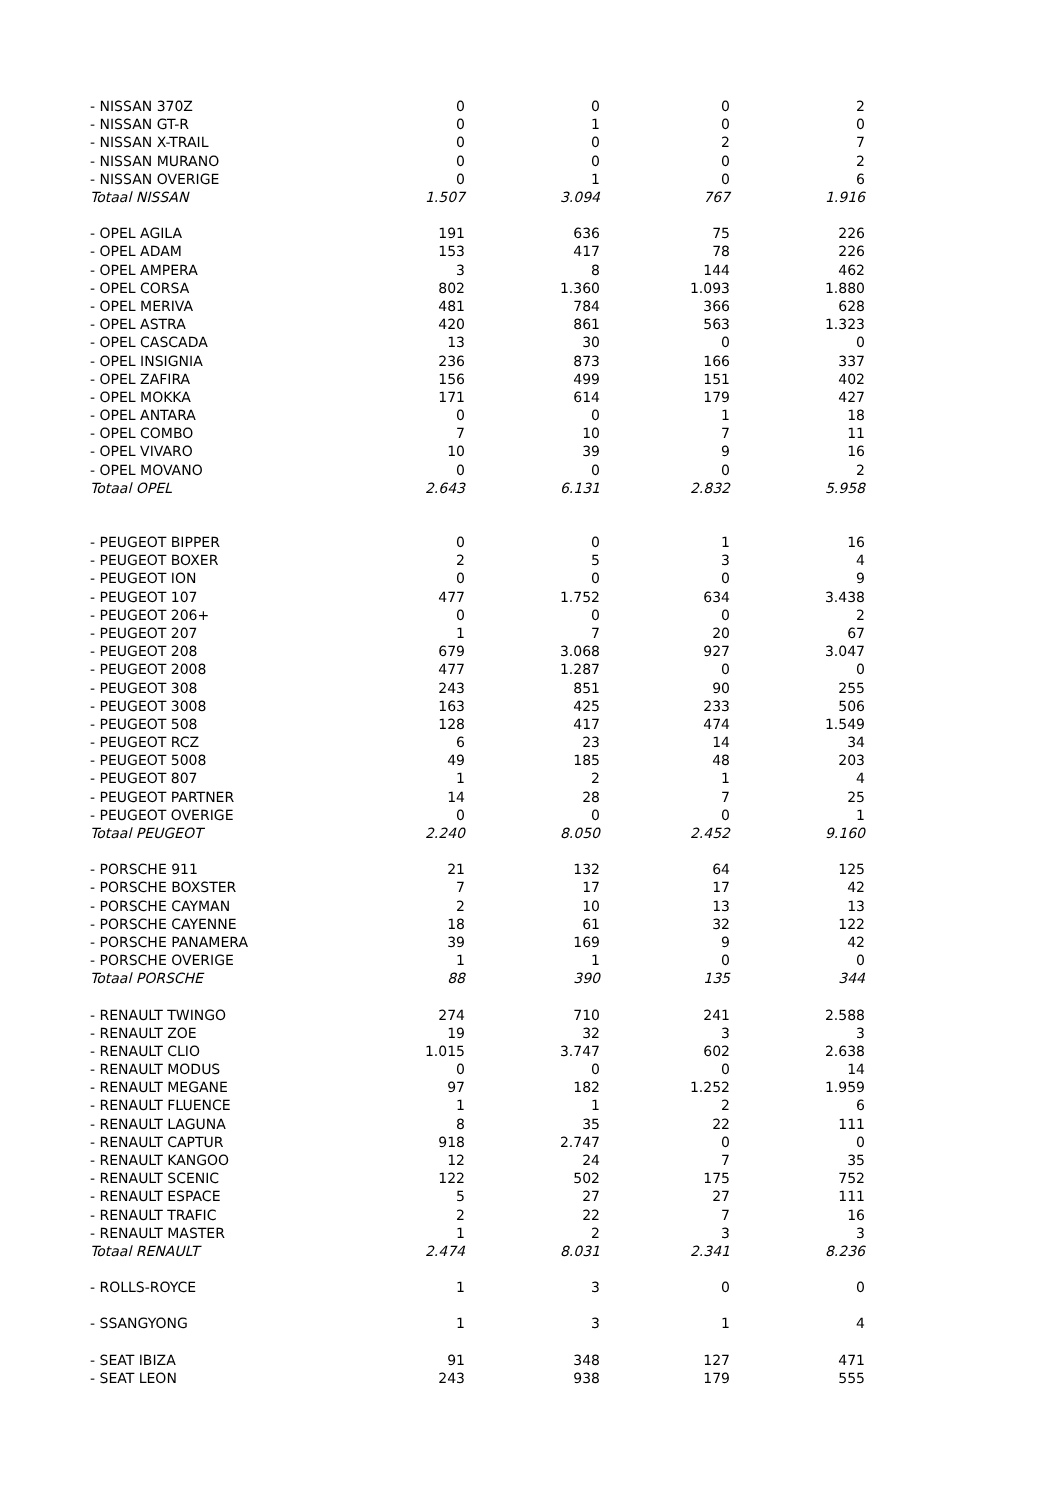| - NISSAN 370Z | 0 | 0 | 0 | 2 |
| - NISSAN GT-R | 0 | 1 | 0 | 0 |
| - NISSAN X-TRAIL | 0 | 0 | 2 | 7 |
| - NISSAN MURANO | 0 | 0 | 0 | 2 |
| - NISSAN OVERIGE | 0 | 1 | 0 | 6 |
| Totaal NISSAN | 1.507 | 3.094 | 767 | 1.916 |
| - OPEL AGILA | 191 | 636 | 75 | 226 |
| - OPEL ADAM | 153 | 417 | 78 | 226 |
| - OPEL AMPERA | 3 | 8 | 144 | 462 |
| - OPEL CORSA | 802 | 1.360 | 1.093 | 1.880 |
| - OPEL MERIVA | 481 | 784 | 366 | 628 |
| - OPEL ASTRA | 420 | 861 | 563 | 1.323 |
| - OPEL CASCADA | 13 | 30 | 0 | 0 |
| - OPEL INSIGNIA | 236 | 873 | 166 | 337 |
| - OPEL ZAFIRA | 156 | 499 | 151 | 402 |
| - OPEL MOKKA | 171 | 614 | 179 | 427 |
| - OPEL ANTARA | 0 | 0 | 1 | 18 |
| - OPEL COMBO | 7 | 10 | 7 | 11 |
| - OPEL VIVARO | 10 | 39 | 9 | 16 |
| - OPEL MOVANO | 0 | 0 | 0 | 2 |
| Totaal OPEL | 2.643 | 6.131 | 2.832 | 5.958 |
| - PEUGEOT BIPPER | 0 | 0 | 1 | 16 |
| - PEUGEOT BOXER | 2 | 5 | 3 | 4 |
| - PEUGEOT ION | 0 | 0 | 0 | 9 |
| - PEUGEOT 107 | 477 | 1.752 | 634 | 3.438 |
| - PEUGEOT 206+ | 0 | 0 | 0 | 2 |
| - PEUGEOT 207 | 1 | 7 | 20 | 67 |
| - PEUGEOT 208 | 679 | 3.068 | 927 | 3.047 |
| - PEUGEOT 2008 | 477 | 1.287 | 0 | 0 |
| - PEUGEOT 308 | 243 | 851 | 90 | 255 |
| - PEUGEOT 3008 | 163 | 425 | 233 | 506 |
| - PEUGEOT 508 | 128 | 417 | 474 | 1.549 |
| - PEUGEOT RCZ | 6 | 23 | 14 | 34 |
| - PEUGEOT 5008 | 49 | 185 | 48 | 203 |
| - PEUGEOT 807 | 1 | 2 | 1 | 4 |
| - PEUGEOT PARTNER | 14 | 28 | 7 | 25 |
| - PEUGEOT OVERIGE | 0 | 0 | 0 | 1 |
| Totaal PEUGEOT | 2.240 | 8.050 | 2.452 | 9.160 |
| - PORSCHE 911 | 21 | 132 | 64 | 125 |
| - PORSCHE BOXSTER | 7 | 17 | 17 | 42 |
| - PORSCHE CAYMAN | 2 | 10 | 13 | 13 |
| - PORSCHE CAYENNE | 18 | 61 | 32 | 122 |
| - PORSCHE PANAMERA | 39 | 169 | 9 | 42 |
| - PORSCHE OVERIGE | 1 | 1 | 0 | 0 |
| Totaal PORSCHE | 88 | 390 | 135 | 344 |
| - RENAULT TWINGO | 274 | 710 | 241 | 2.588 |
| - RENAULT ZOE | 19 | 32 | 3 | 3 |
| - RENAULT CLIO | 1.015 | 3.747 | 602 | 2.638 |
| - RENAULT MODUS | 0 | 0 | 0 | 14 |
| - RENAULT MEGANE | 97 | 182 | 1.252 | 1.959 |
| - RENAULT FLUENCE | 1 | 1 | 2 | 6 |
| - RENAULT LAGUNA | 8 | 35 | 22 | 111 |
| - RENAULT CAPTUR | 918 | 2.747 | 0 | 0 |
| - RENAULT KANGOO | 12 | 24 | 7 | 35 |
| - RENAULT SCENIC | 122 | 502 | 175 | 752 |
| - RENAULT ESPACE | 5 | 27 | 27 | 111 |
| - RENAULT TRAFIC | 2 | 22 | 7 | 16 |
| - RENAULT MASTER | 1 | 2 | 3 | 3 |
| Totaal RENAULT | 2.474 | 8.031 | 2.341 | 8.236 |
| - ROLLS-ROYCE | 1 | 3 | 0 | 0 |
| - SSANGYONG | 1 | 3 | 1 | 4 |
| - SEAT IBIZA | 91 | 348 | 127 | 471 |
| - SEAT LEON | 243 | 938 | 179 | 555 |